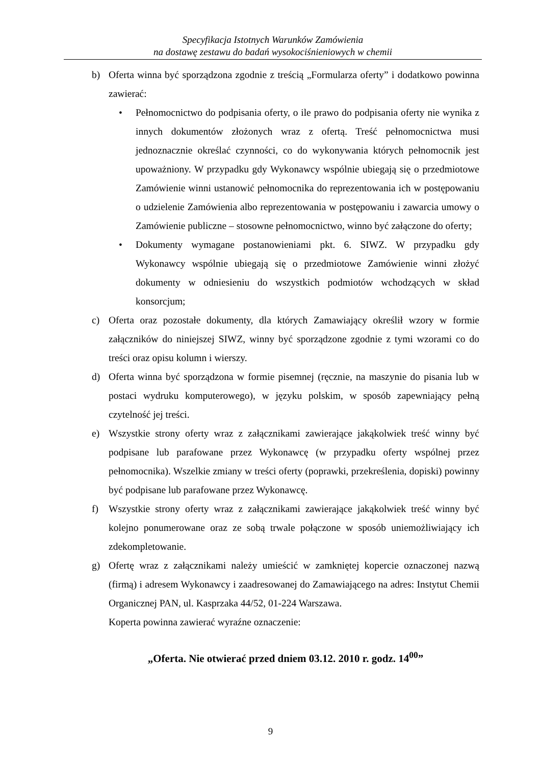Specyfikacja Istotnych Warunków Zamówienia
na dostawę zestawu do badań wysokociśnieniowych w chemii
b) Oferta winna być sporządzona zgodnie z treścią „Formularza oferty” i dodatkowo powinna zawierać:
• Pełnomocnictwo do podpisania oferty, o ile prawo do podpisania oferty nie wynika z innych dokumentów złożonych wraz z ofertą. Treść pełnomocnictwa musi jednoznacznie określać czynności, co do wykonywania których pełnomocnik jest upoważniony. W przypadku gdy Wykonawcy wspólnie ubiegają się o przedmiotowe Zamówienie winni ustanowić pełnomocnika do reprezentowania ich w postępowaniu o udzielenie Zamówienia albo reprezentowania w postępowaniu i zawarcia umowy o Zamówienie publiczne – stosowne pełnomocnictwo, winno być załączone do oferty;
• Dokumenty wymagane postanowieniami pkt. 6. SIWZ. W przypadku gdy Wykonawcy wspólnie ubiegają się o przedmiotowe Zamówienie winni złożyć dokumenty w odniesieniu do wszystkich podmiotów wchodzących w skład konsorcjum;
c) Oferta oraz pozostałe dokumenty, dla których Zamawiający określił wzory w formie załączników do niniejszej SIWZ, winny być sporządzone zgodnie z tymi wzorami co do treści oraz opisu kolumn i wierszy.
d) Oferta winna być sporządzona w formie pisemnej (ręcznie, na maszynie do pisania lub w postaci wydruku komputerowego), w języku polskim, w sposób zapewniający pełną czytelność jej treści.
e) Wszystkie strony oferty wraz z załącznikami zawierające jakąkolwiek treść winny być podpisane lub parafowane przez Wykonawcę (w przypadku oferty wspólnej przez pełnomocnika). Wszelkie zmiany w treści oferty (poprawki, przekreślenia, dopiski) powinny być podpisane lub parafowane przez Wykonawcę.
f) Wszystkie strony oferty wraz z załącznikami zawierające jakąkolwiek treść winny być kolejno ponumerowane oraz ze sobą trwale połączone w sposób uniemożliwiający ich zdekompletowanie.
g) Ofertę wraz z załącznikami należy umieścić w zamkniętej kopercie oznaczonej nazwą (firmą) i adresem Wykonawcy i zaadresowanej do Zamawiającego na adres: Instytut Chemii Organicznej PAN, ul. Kasprzaka 44/52, 01-224 Warszawa.
Koperta powinna zawierać wyraźne oznaczenie:
„Oferta. Nie otwierać przed dniem 03.12. 2010 r. godz. 14<sup>00</sup>”
9